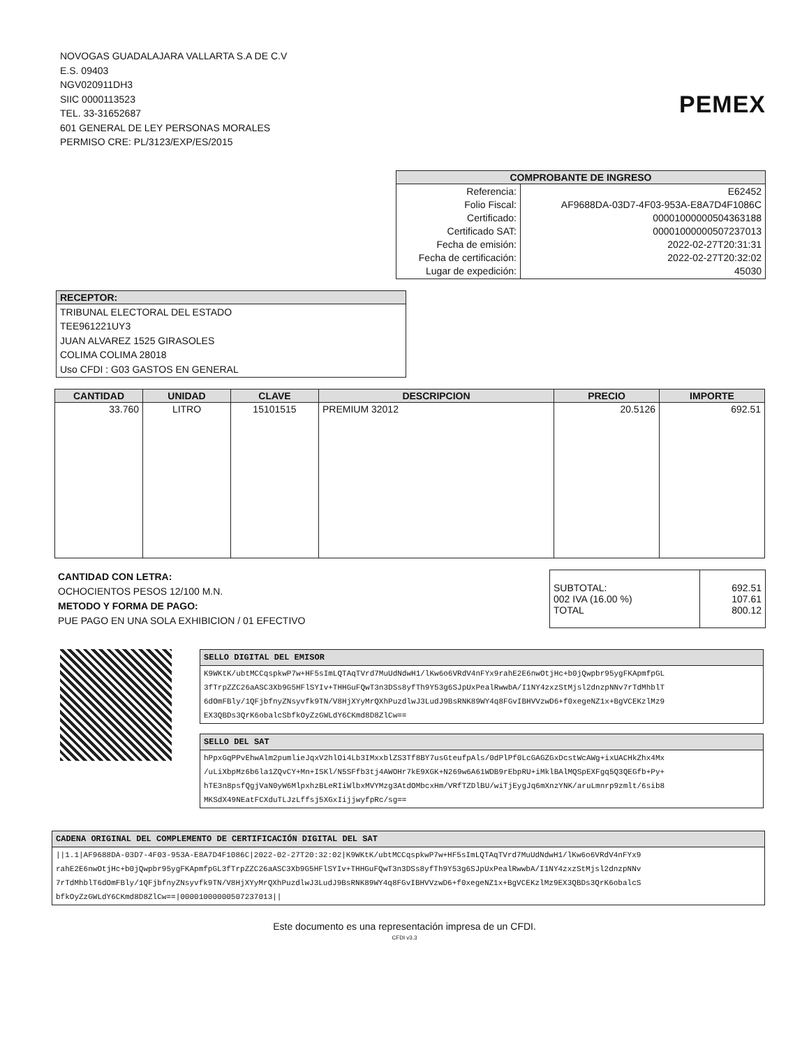NOVOGAS GUADALAJARA VALLARTA S.A DE C.V
E.S. 09403
NGV020911DH3
SIIC 0000113523
TEL. 33-31652687
601 GENERAL DE LEY PERSONAS MORALES
PERMISO CRE: PL/3123/EXP/ES/2015
PEMEX
| COMPROBANTE DE INGRESO | |
| --- | --- |
| Referencia: Folio Fiscal: Certificado: Certificado SAT: Fecha de emisión: Fecha de certificación: Lugar de expedición: | E62452 AF9688DA-03D7-4F03-953A-E8A7D4F1086C 00001000000504363188 00001000000507237013 2022-02-27T20:31:31 2022-02-27T20:32:02 45030 |
| RECEPTOR: |
| --- |
| TRIBUNAL ELECTORAL DEL ESTADO TEE961221UY3 JUAN ALVAREZ 1525 GIRASOLES COLIMA COLIMA 28018 Uso CFDI : G03 GASTOS EN GENERAL |
| CANTIDAD | UNIDAD | CLAVE | DESCRIPCION | PRECIO | IMPORTE |
| --- | --- | --- | --- | --- | --- |
| 33.760 | LITRO | 15101515 | PREMIUM 32012 | 20.5126 | 692.51 |
CANTIDAD CON LETRA:
OCHOCIENTOS PESOS 12/100 M.N.
METODO Y FORMA DE PAGO:
PUE PAGO EN UNA SOLA EXHIBICION / 01 EFECTIVO
| SUBTOTAL: 002 IVA (16.00 %) TOTAL | 692.51 107.61 800.12 |
| SELLO DIGITAL DEL EMISOR |
| --- |
| K9WKtK/ubtMCCqspkwP7w+HF5sImLQTAqTVrd7MuUdNdwH1/lKw6o6VRdV4nFYx9rahE2E6nwOtjHc+b0jQwpbr95ygFKApmfpGL 3fTrpZZC26aASC3Xb9G5HFlSYIv+THHGuFQwT3n3DSs8yfTh9Y53g6SJpUxPealRwwbA/I1NY4zxzStMjsl2dnzpNNv7rTdMhblT 6dOmFBly/1QFjbfnyZNsyvfk9TN/V8HjXYyMrQXhPuzdlwJ3LudJ9BsRNK89WY4q8FGvIBHVVzwD6+f0xegeNZ1x+BgVCEKzlMz9 EX3QBDs3QrK6obalcSbfkOyZzGWLdY6CKmd8D8ZlCw== |
| SELLO DEL SAT |
| --- |
| hPpxGqPPvEhwAlm2pumlieJqxV2hlOi4Lb3IMxxblZS3Tf8BY7usGteufpAls/0dPlPf0LcGAGZGxDcstWcAWg+ixUACHkZhx4Mx /uLiXbpMz6b6la1ZQvCY+Mn+ISKl/N5SFfb3tj4AWOHr7kE9XGK+N269w6A61WDB9rEbpRU+iMklBAlMQSpEXFgq5Q3QEGfb+Py+ hTE3n8psfQgjVaN0yW6MlpxhzBLeRIiWlbxMVYMzg3AtdOMbcxHm/VRfTZDlBU/wiTjEygJq6mXnzYNK/aruLmnrp9zmlt/6sib8 MKSdX49NEatFCXduTLJzLffsj5XGxIijjwyfpRc/sg== |
| CADENA ORIGINAL DEL COMPLEMENTO DE CERTIFICACIÓN DIGITAL DEL SAT |
| --- |
| //1.1/AF9688DA-03D7-4F03-953A-E8A7D4F1086C/2022-02-27T20:32:02/K9WKtK/ubtMCCqspkwP7w+HF5sImLQTAqTVrd7MuUdNdwH1/lKw6o6VRdV4nFYx9 rahE2E6nwOtjHc+b0jQwpbr95ygFKApmfpGL3fTrpZZC26aASC3Xb9G5HFlSYIv+THHGuFQwT3n3DSs8yfTh9Y53g6SJpUxPealRwwbA/I1NY4zxzStMjsl2dnzpNNv 7rTdMhblT6dOmFBly/1QFjbfnyZNsyvfk9TN/V8HjXYyMrQXhPuzdlwJ3LudJ9BsRNK89WY4q8FGvIBHVVzwD6+f0xegeNZ1x+BgVCEKzlMz9EX3QBDs3QrK6obalcS bfkOyZzGWLdY6CKmd8D8ZlCw==/00001000000507237013// |
Este documento es una representación impresa de un CFDI.
CFDI v3.3